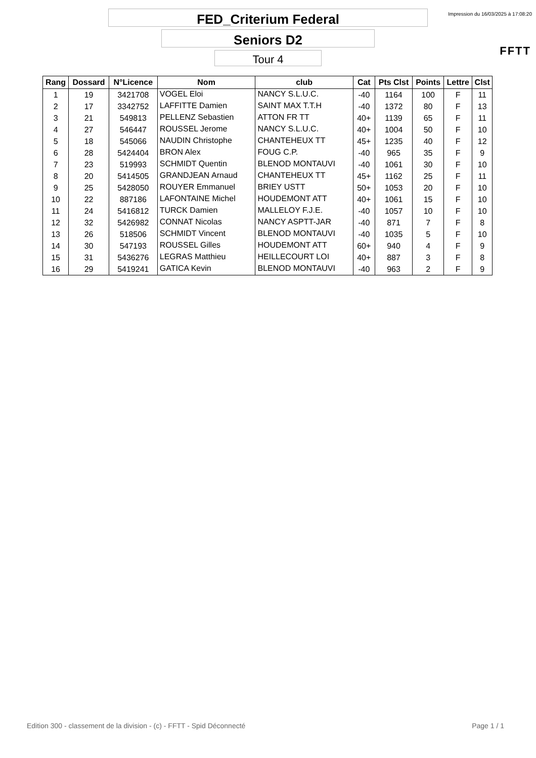Impression du 16/03/2025 à 17:08:20
FED_Criterium Federal
Seniors D2
Tour 4
FFTT
| Rang | Dossard | N°Licence | Nom | club | Cat | Pts Clst | Points | Lettre | Clst |
| --- | --- | --- | --- | --- | --- | --- | --- | --- | --- |
| 1 | 19 | 3421708 | VOGEL Eloi | NANCY S.L.U.C. | -40 | 1164 | 100 | F | 11 |
| 2 | 17 | 3342752 | LAFFITTE Damien | SAINT MAX T.T.H | -40 | 1372 | 80 | F | 13 |
| 3 | 21 | 549813 | PELLENZ Sebastien | ATTON FR TT | 40+ | 1139 | 65 | F | 11 |
| 4 | 27 | 546447 | ROUSSEL Jerome | NANCY S.L.U.C. | 40+ | 1004 | 50 | F | 10 |
| 5 | 18 | 545066 | NAUDIN Christophe | CHANTEHEUX TT | 45+ | 1235 | 40 | F | 12 |
| 6 | 28 | 5424404 | BRON Alex | FOUG C.P. | -40 | 965 | 35 | F | 9 |
| 7 | 23 | 519993 | SCHMIDT Quentin | BLENOD MONTAUVI | -40 | 1061 | 30 | F | 10 |
| 8 | 20 | 5414505 | GRANDJEAN Arnaud | CHANTEHEUX TT | 45+ | 1162 | 25 | F | 11 |
| 9 | 25 | 5428050 | ROUYER Emmanuel | BRIEY USTT | 50+ | 1053 | 20 | F | 10 |
| 10 | 22 | 887186 | LAFONTAINE Michel | HOUDEMONT ATT | 40+ | 1061 | 15 | F | 10 |
| 11 | 24 | 5416812 | TURCK Damien | MALLELOY F.J.E. | -40 | 1057 | 10 | F | 10 |
| 12 | 32 | 5426982 | CONNAT Nicolas | NANCY ASPTT-JAR | -40 | 871 | 7 | F | 8 |
| 13 | 26 | 518506 | SCHMIDT Vincent | BLENOD MONTAUVI | -40 | 1035 | 5 | F | 10 |
| 14 | 30 | 547193 | ROUSSEL Gilles | HOUDEMONT ATT | 60+ | 940 | 4 | F | 9 |
| 15 | 31 | 5436276 | LEGRAS Matthieu | HEILLECOURT LOI | 40+ | 887 | 3 | F | 8 |
| 16 | 29 | 5419241 | GATICA Kevin | BLENOD MONTAUVI | -40 | 963 | 2 | F | 9 |
Edition 300 - classement de la division - (c) - FFTT - Spid Déconnecté Page 1 / 1